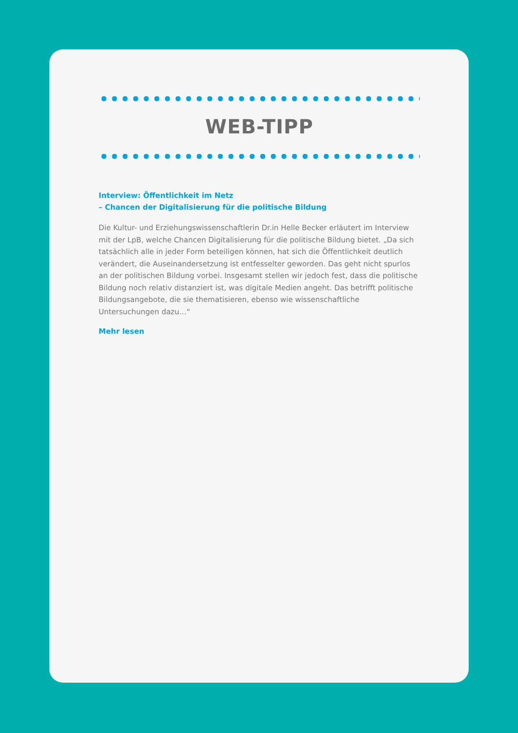WEB-TIPP
Interview: Öffentlichkeit im Netz
– Chancen der Digitalisierung für die politische Bildung
Die Kultur- und Erziehungswissenschaftlerin Dr.in Helle Becker erläutert im Interview mit der LpB, welche Chancen Digitalisierung für die politische Bildung bietet. „Da sich tatsächlich alle in jeder Form beteiligen können, hat sich die Öffentlichkeit deutlich verändert, die Auseinandersetzung ist entfesselter geworden. Das geht nicht spurlos an der politischen Bildung vorbei. Insgesamt stellen wir jedoch fest, dass die politische Bildung noch relativ distanziert ist, was digitale Medien angeht. Das betrifft politische Bildungsangebote, die sie thematisieren, ebenso wie wissenschaftliche Untersuchungen dazu…“
Mehr lesen